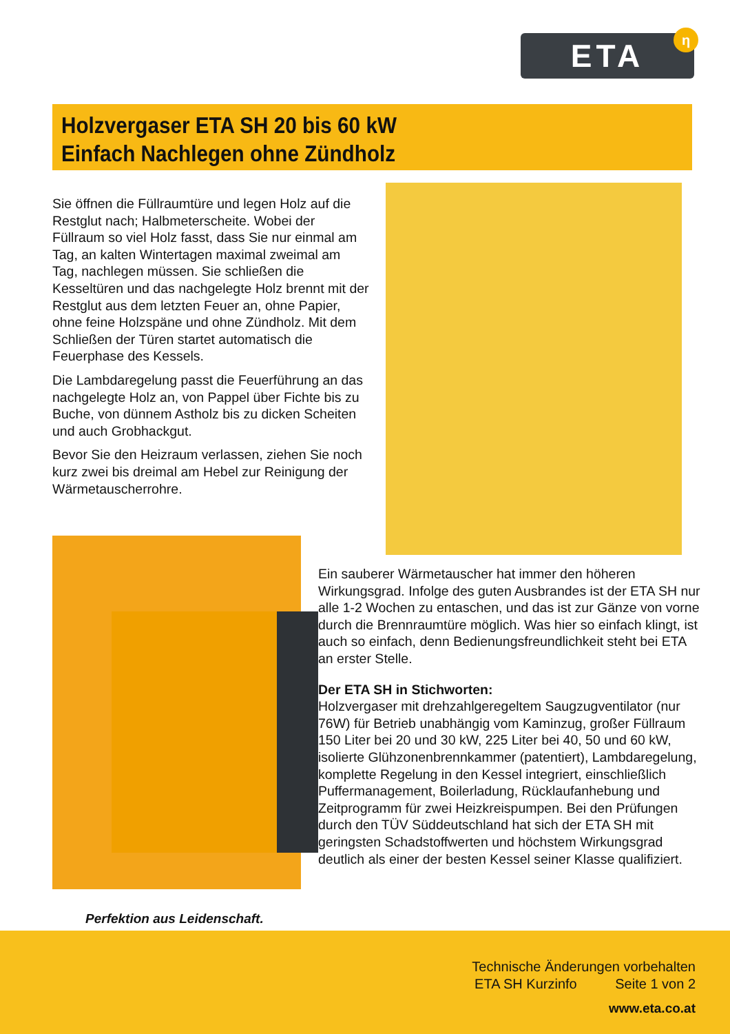ETA η
Holzvergaser ETA SH 20 bis 60 kW
Einfach Nachlegen ohne Zündholz
Sie öffnen die Füllraumtüre und legen Holz auf die Restglut nach; Halbmeterscheite. Wobei der Füllraum so viel Holz fasst, dass Sie nur einmal am Tag, an kalten Wintertagen maximal zweimal am Tag, nachlegen müssen. Sie schließen die Kesseltüren und das nachgelegte Holz brennt mit der Restglut aus dem letzten Feuer an, ohne Papier, ohne feine Holzspäne und ohne Zündholz. Mit dem Schließen der Türen startet automatisch die Feuerphase des Kessels.
Die Lambdaregelung passt die Feuerführung an das nachgelegte Holz an, von Pappel über Fichte bis zu Buche, von dünnem Astholz bis zu dicken Scheiten und auch Grobhackgut.
Bevor Sie den Heizraum verlassen, ziehen Sie noch kurz zwei bis dreimal am Hebel zur Reinigung der Wärmetauscherrohre.
Ein sauberer Wärmetauscher hat immer den höheren Wirkungsgrad. Infolge des guten Ausbrandes ist der ETA SH nur alle 1-2 Wochen zu entaschen, und das ist zur Gänze von vorne durch die Brennraumtüre möglich. Was hier so einfach klingt, ist auch so einfach, denn Bedienungsfreundlichkeit steht bei ETA an erster Stelle.
Der ETA SH in Stichworten:
Holzvergaser mit drehzahlgeregeltem Saugzugventilator (nur 76W) für Betrieb unabhängig vom Kaminzug, großer Füllraum 150 Liter bei 20 und 30 kW, 225 Liter bei 40, 50 und 60 kW, isolierte Glühzonenbrennkammer (patentiert), Lambdaregelung, komplette Regelung in den Kessel integriert, einschließlich Puffermanagement, Boilerladung, Rücklaufanhebung und Zeitprogramm für zwei Heizkreispumpen. Bei den Prüfungen durch den TÜV Süddeutschland hat sich der ETA SH mit geringsten Schadstoffwerten und höchstem Wirkungsgrad deutlich als einer der besten Kessel seiner Klasse qualifiziert.
Perfektion aus Leidenschaft.
Technische Änderungen vorbehalten
ETA SH Kurzinfo Seite 1 von 2
www.eta.co.at